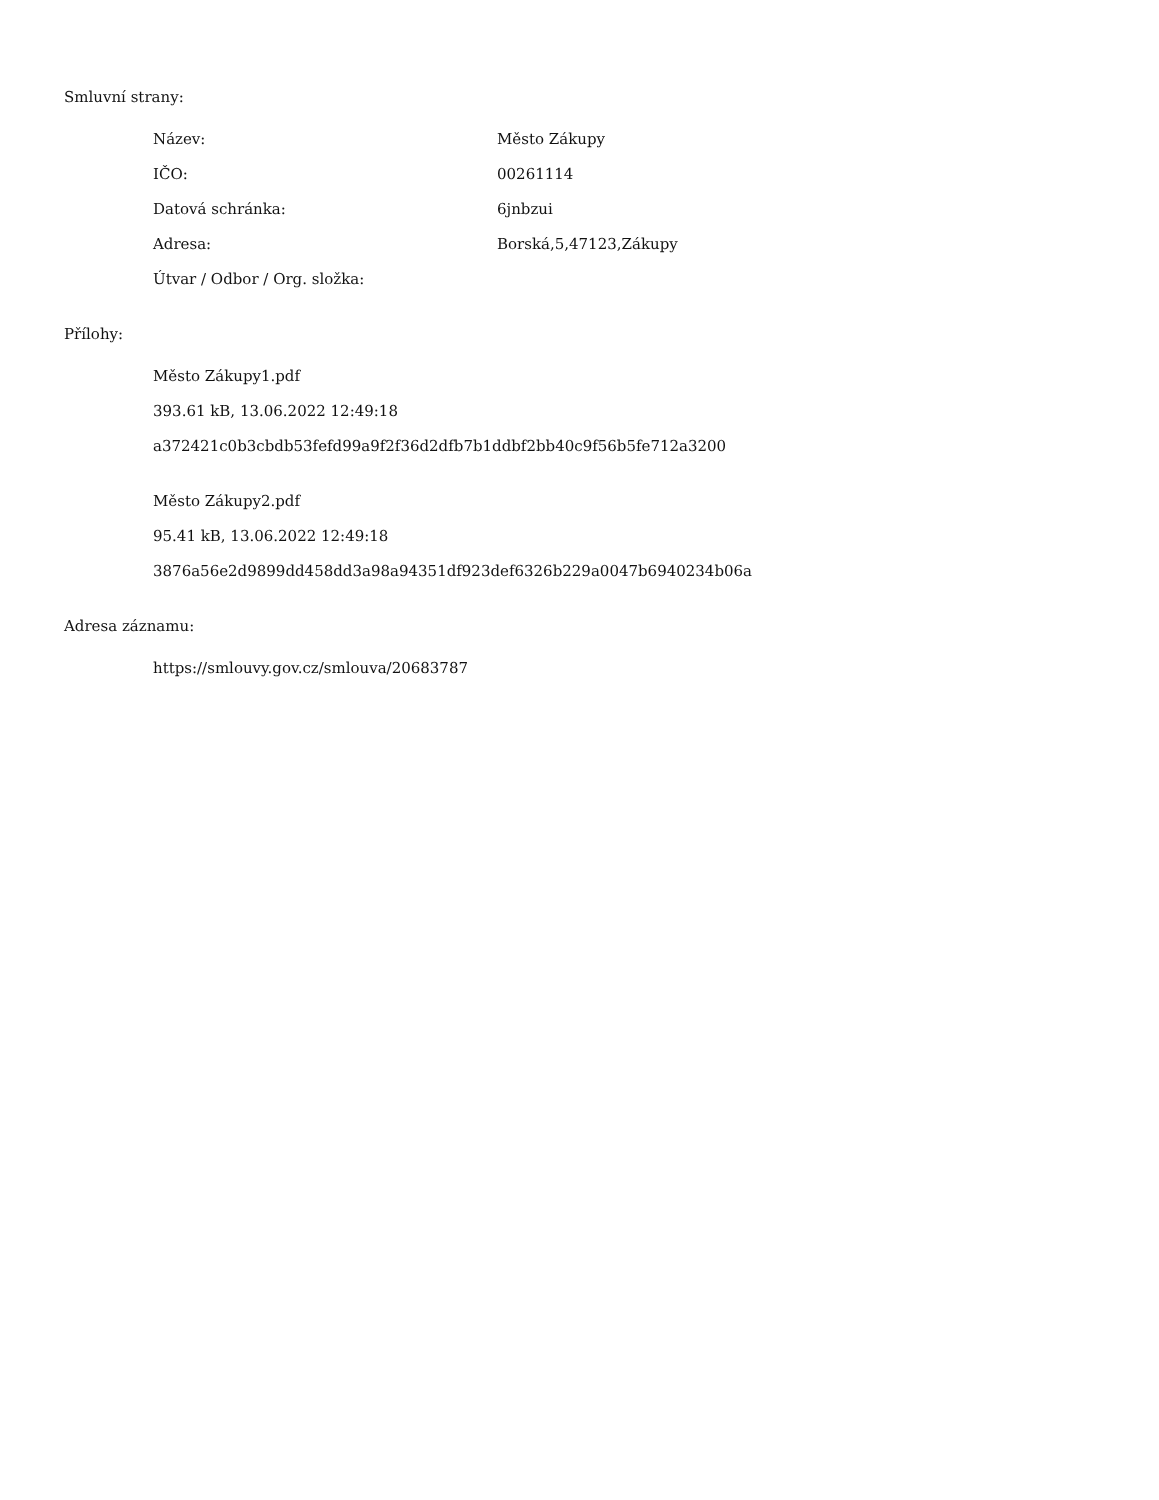Smluvní strany:
| Název: | Město Zákupy |
| IČO: | 00261114 |
| Datová schránka: | 6jnbzui |
| Adresa: | Borská,5,47123,Zákupy |
| Útvar / Odbor / Org. složka: | |
Přílohy:
Město Zákupy1.pdf
393.61 kB, 13.06.2022 12:49:18
a372421c0b3cbdb53fefd99a9f2f36d2dfb7b1ddbf2bb40c9f56b5fe712a3200
Město Zákupy2.pdf
95.41 kB, 13.06.2022 12:49:18
3876a56e2d9899dd458dd3a98a94351df923def6326b229a0047b6940234b06a
Adresa záznamu:
https://smlouvy.gov.cz/smlouva/20683787